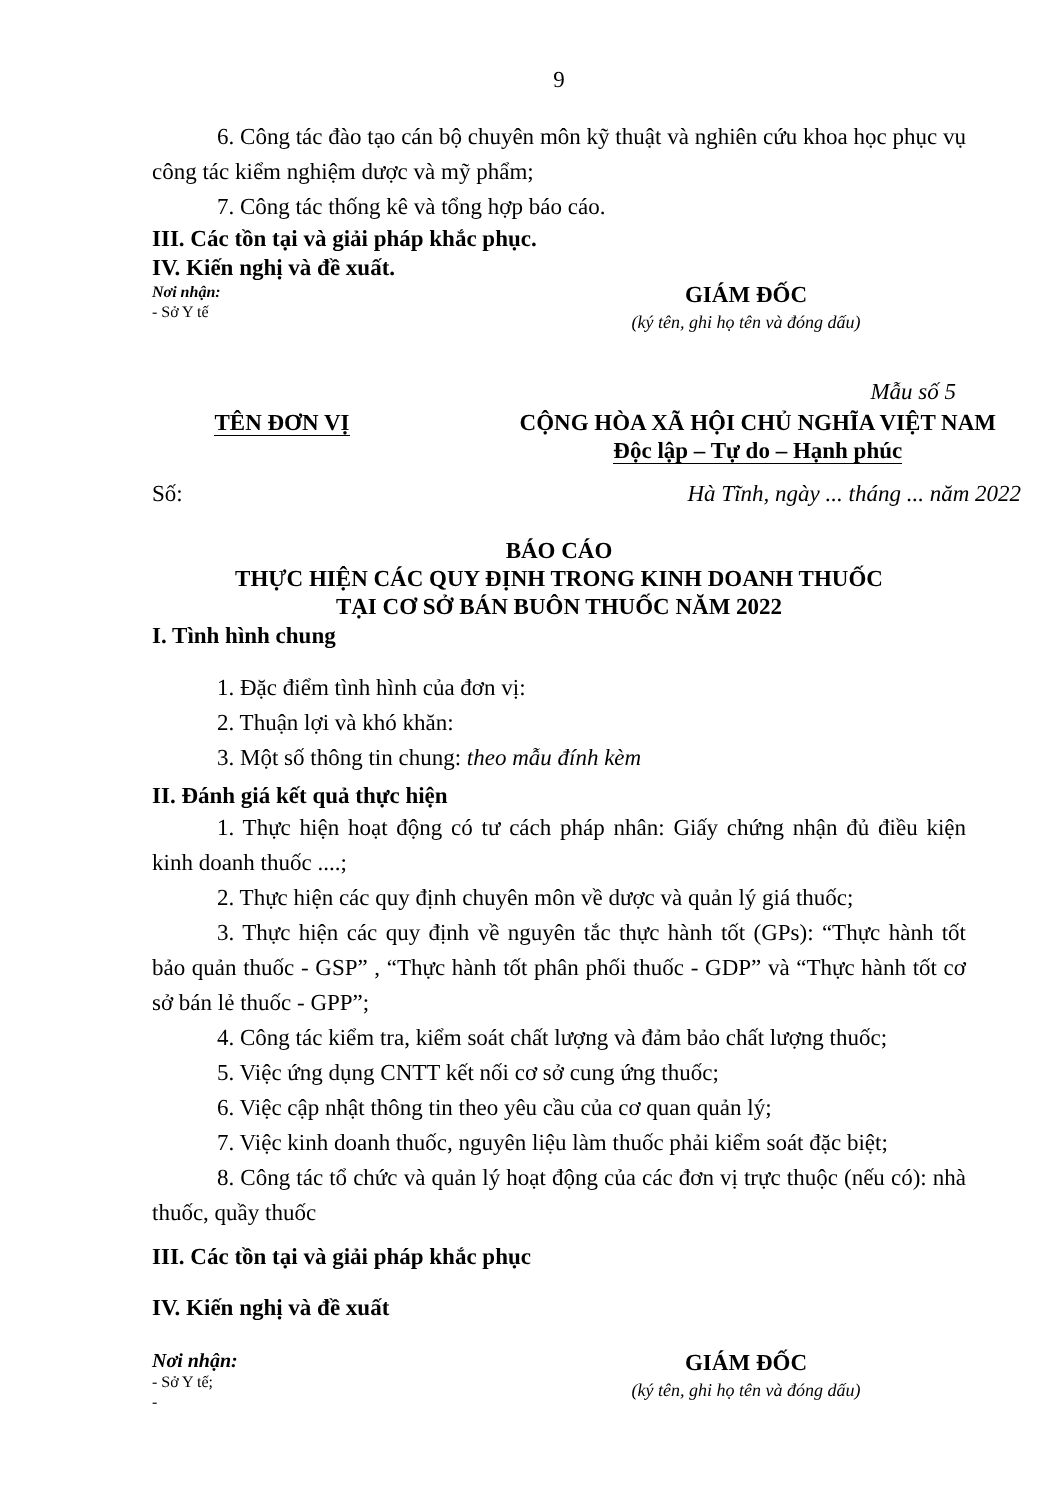9
6. Công tác đào tạo cán bộ chuyên môn kỹ thuật và nghiên cứu khoa học phục vụ công tác kiểm nghiệm dược và mỹ phẩm;
7. Công tác thống kê và tổng hợp báo cáo.
III. Các tồn tại và giải pháp khắc phục.
IV. Kiến nghị và đề xuất.
Nơi nhận:
- Sở Y tế
GIÁM ĐỐC
(ký tên, ghi họ tên và đóng dấu)
Mẫu số 5
TÊN ĐƠN VỊ CỘNG HÒA XÃ HỘI CHỦ NGHĨA VIỆT NAM
Độc lập – Tự do – Hạnh phúc
Số: Hà Tĩnh, ngày ... tháng ... năm 2022
BÁO CÁO
THỰC HIỆN CÁC QUY ĐỊNH TRONG KINH DOANH THUỐC
TẠI CƠ SỞ BÁN BUÔN THUỐC NĂM 2022
I. Tình hình chung
1. Đặc điểm tình hình của đơn vị:
2. Thuận lợi và khó khăn:
3. Một số thông tin chung: theo mẫu đính kèm
II. Đánh giá kết quả thực hiện
1. Thực hiện hoạt động có tư cách pháp nhân: Giấy chứng nhận đủ điều kiện kinh doanh thuốc ....;
2. Thực hiện các quy định chuyên môn về dược và quản lý giá thuốc;
3. Thực hiện các quy định về nguyên tắc thực hành tốt (GPs): “Thực hành tốt bảo quản thuốc - GSP” , “Thực hành tốt phân phối thuốc - GDP” và “Thực hành tốt cơ sở bán lẻ thuốc - GPP”;
4. Công tác kiểm tra, kiểm soát chất lượng và đảm bảo chất lượng thuốc;
5. Việc ứng dụng CNTT kết nối cơ sở cung ứng thuốc;
6. Việc cập nhật thông tin theo yêu cầu của cơ quan quản lý;
7. Việc kinh doanh thuốc, nguyên liệu làm thuốc phải kiểm soát đặc biệt;
8. Công tác tổ chức và quản lý hoạt động của các đơn vị trực thuộc (nếu có): nhà thuốc, quầy thuốc
III. Các tồn tại và giải pháp khắc phục
IV. Kiến nghị và đề xuất
Nơi nhận:
- Sở Y tế;
-
GIÁM ĐỐC
(ký tên, ghi họ tên và đóng dấu)